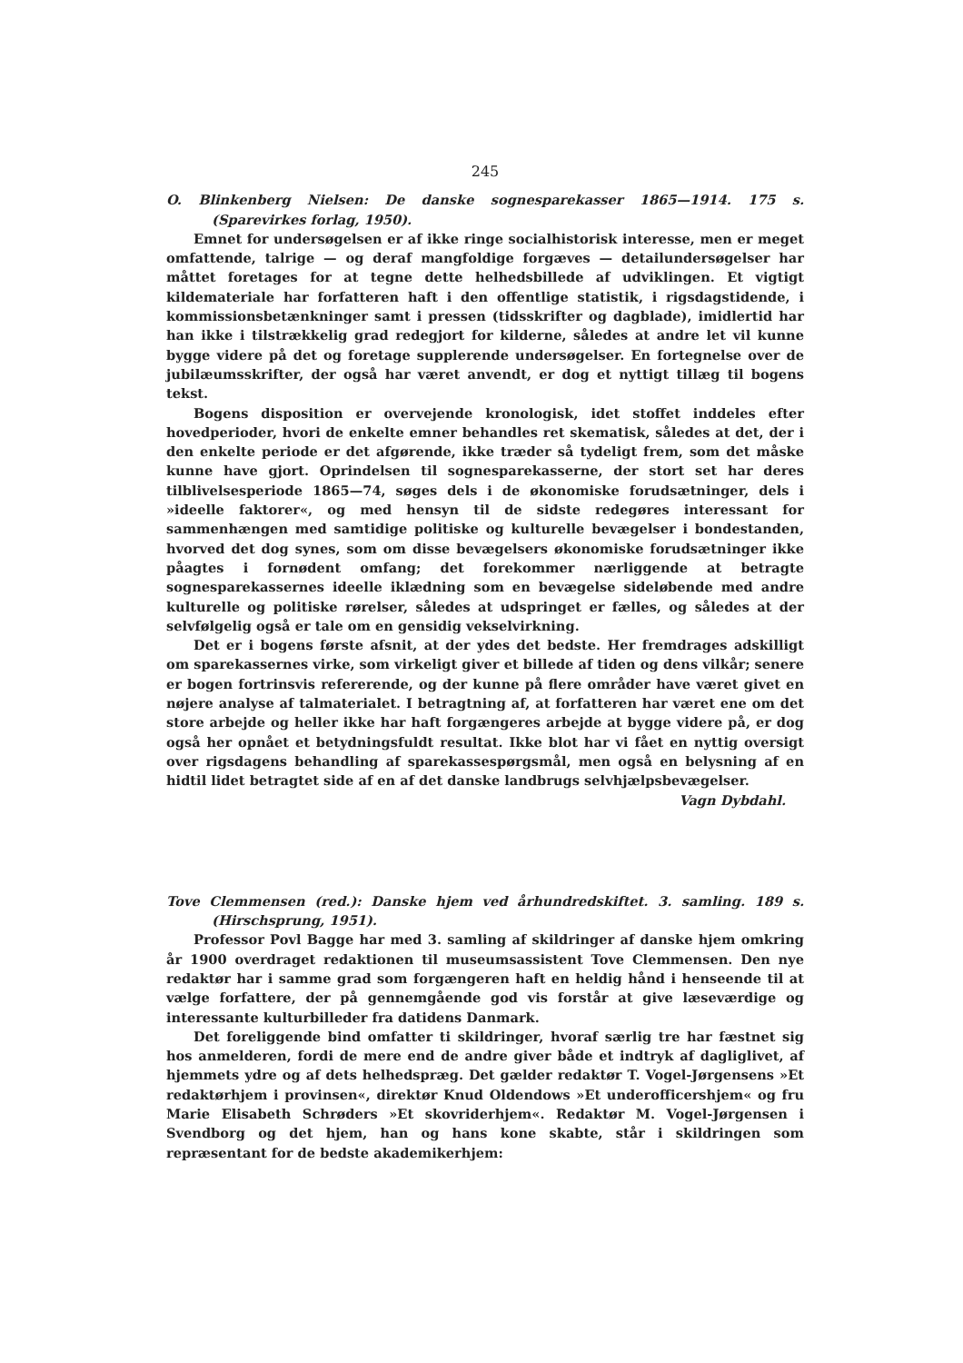245
O. Blinkenberg Nielsen: De danske sognesparekasser 1865—1914. 175 s. (Sparevirkes forlag, 1950).
Emnet for undersøgelsen er af ikke ringe socialhistorisk interesse, men er meget omfattende, talrige — og deraf mangfoldige forgæves — detailundersøgelser har måttet foretages for at tegne dette helhedsbillede af udviklingen. Et vigtigt kildemateriale har forfatteren haft i den offentlige statistik, i rigsdagstidende, i kommissionsbetænkninger samt i pressen (tidsskrifter og dagblade), imidlertid har han ikke i tilstrækkelig grad redegjort for kilderne, således at andre let vil kunne bygge videre på det og foretage supplerende undersøgelser. En fortegnelse over de jubilæumsskrifter, der også har været anvendt, er dog et nyttigt tillæg til bogens tekst.
Bogens disposition er overvejende kronologisk, idet stoffet inddeles efter hovedperioder, hvori de enkelte emner behandles ret skematisk, således at det, der i den enkelte periode er det afgørende, ikke træder så tydeligt frem, som det måske kunne have gjort. Oprindelsen til sognesparekasserne, der stort set har deres tilblivelsesperiode 1865—74, søges dels i de økonomiske forudsætninger, dels i »ideelle faktorer«, og med hensyn til de sidste redegøres interessant for sammenhængen med samtidige politiske og kulturelle bevægelser i bondestanden, hvorved det dog synes, som om disse bevægelsers økonomiske forudsætninger ikke påagtes i fornødent omfang; det forekommer nærliggende at betragte sognesparekassernes ideelle iklædning som en bevægelse sideløbende med andre kulturelle og politiske rørelser, således at udspringet er fælles, og således at der selvfølgelig også er tale om en gensidig vekselvirkning.
Det er i bogens første afsnit, at der ydes det bedste. Her fremdrages adskilligt om sparekassernes virke, som virkeligt giver et billede af tiden og dens vilkår; senere er bogen fortrinsvis refererende, og der kunne på flere områder have været givet en nøjere analyse af talmaterialet. I betragtning af, at forfatteren har været ene om det store arbejde og heller ikke har haft forgængeres arbejde at bygge videre på, er dog også her opnået et betydningsfuldt resultat. Ikke blot har vi fået en nyttig oversigt over rigsdagens behandling af sparekassespørgsmål, men også en belysning af en hidtil lidet betragtet side af en af det danske landbrugs selvhjælpsbevægelser.
Vagn Dybdahl.
Tove Clemmensen (red.): Danske hjem ved århundredskiftet. 3. samling. 189 s. (Hirschsprung, 1951).
Professor Povl Bagge har med 3. samling af skildringer af danske hjem omkring år 1900 overdraget redaktionen til museumsassistent Tove Clemmensen. Den nye redaktør har i samme grad som forgængeren haft en heldig hånd i henseende til at vælge forfattere, der på gennemgående god vis forstår at give læseværdige og interessante kulturbilleder fra datidens Danmark.
Det foreliggende bind omfatter ti skildringer, hvoraf særlig tre har fæstnet sig hos anmelderen, fordi de mere end de andre giver både et indtryk af dagliglivet, af hjemmets ydre og af dets helhedspræg. Det gælder redaktør T. Vogel-Jørgensens »Et redaktørhjem i provinsen«, direktør Knud Oldendows »Et underofficershjem« og fru Marie Elisabeth Schrøders »Et skovriderhjem«. Redaktør M. Vogel-Jørgensen i Svendborg og det hjem, han og hans kone skabte, står i skildringen som repræsentant for de bedste akademikerhjem: